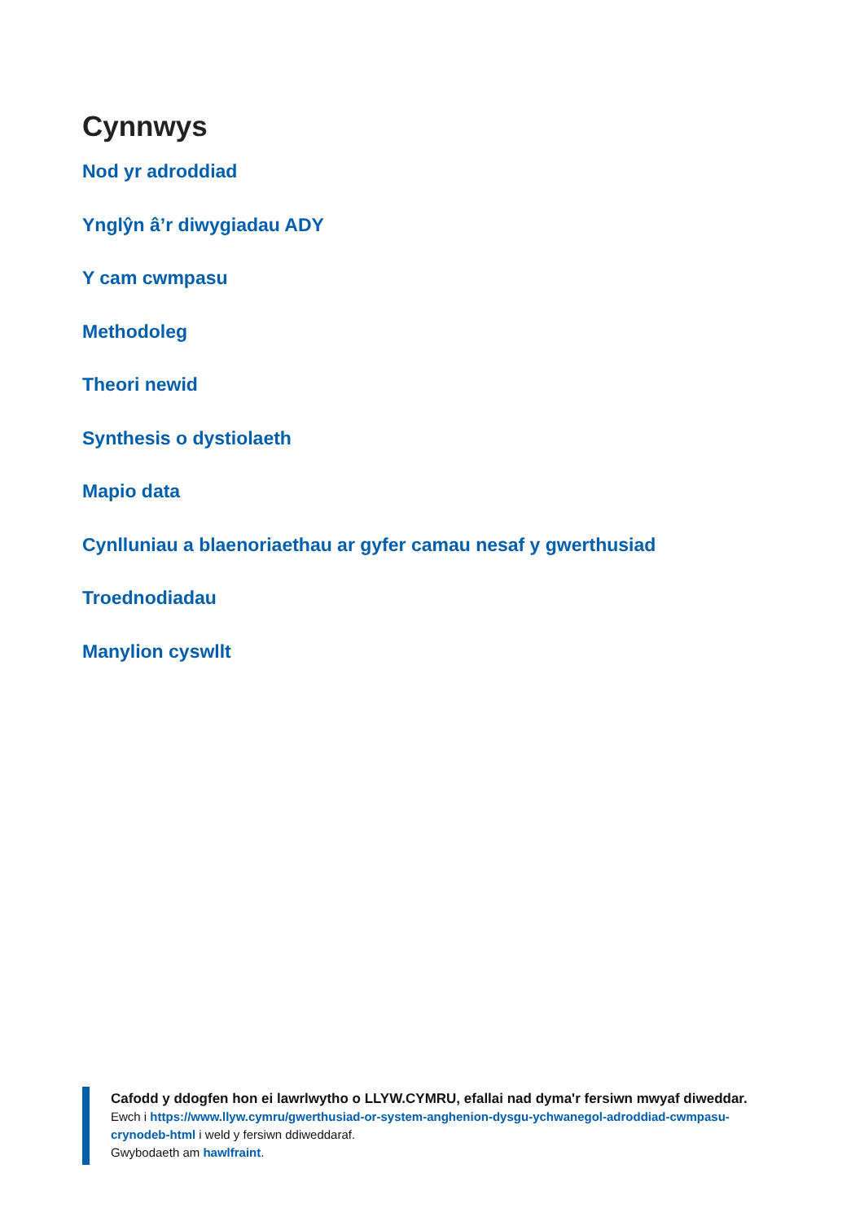Cynnwys
Nod yr adroddiad
Ynglŷn â’r diwygiadau ADY
Y cam cwmpasu
Methodoleg
Theori newid
Synthesis o dystiolaeth
Mapio data
Cynlluniau a blaenoriaethau ar gyfer camau nesaf y gwerthusiad
Troednodiadau
Manylion cyswllt
Cafodd y ddogfen hon ei lawrlwytho o LLYW.CYMRU, efallai nad dyma'r fersiwn mwyaf diweddar.
Ewch i https://www.llyw.cymru/gwerthusiad-or-system-anghenion-dysgu-ychwanegol-adroddiad-cwmpasu-crynodeb-html i weld y fersiwn ddiweddaraf.
Gwybodaeth am hawlfraint.